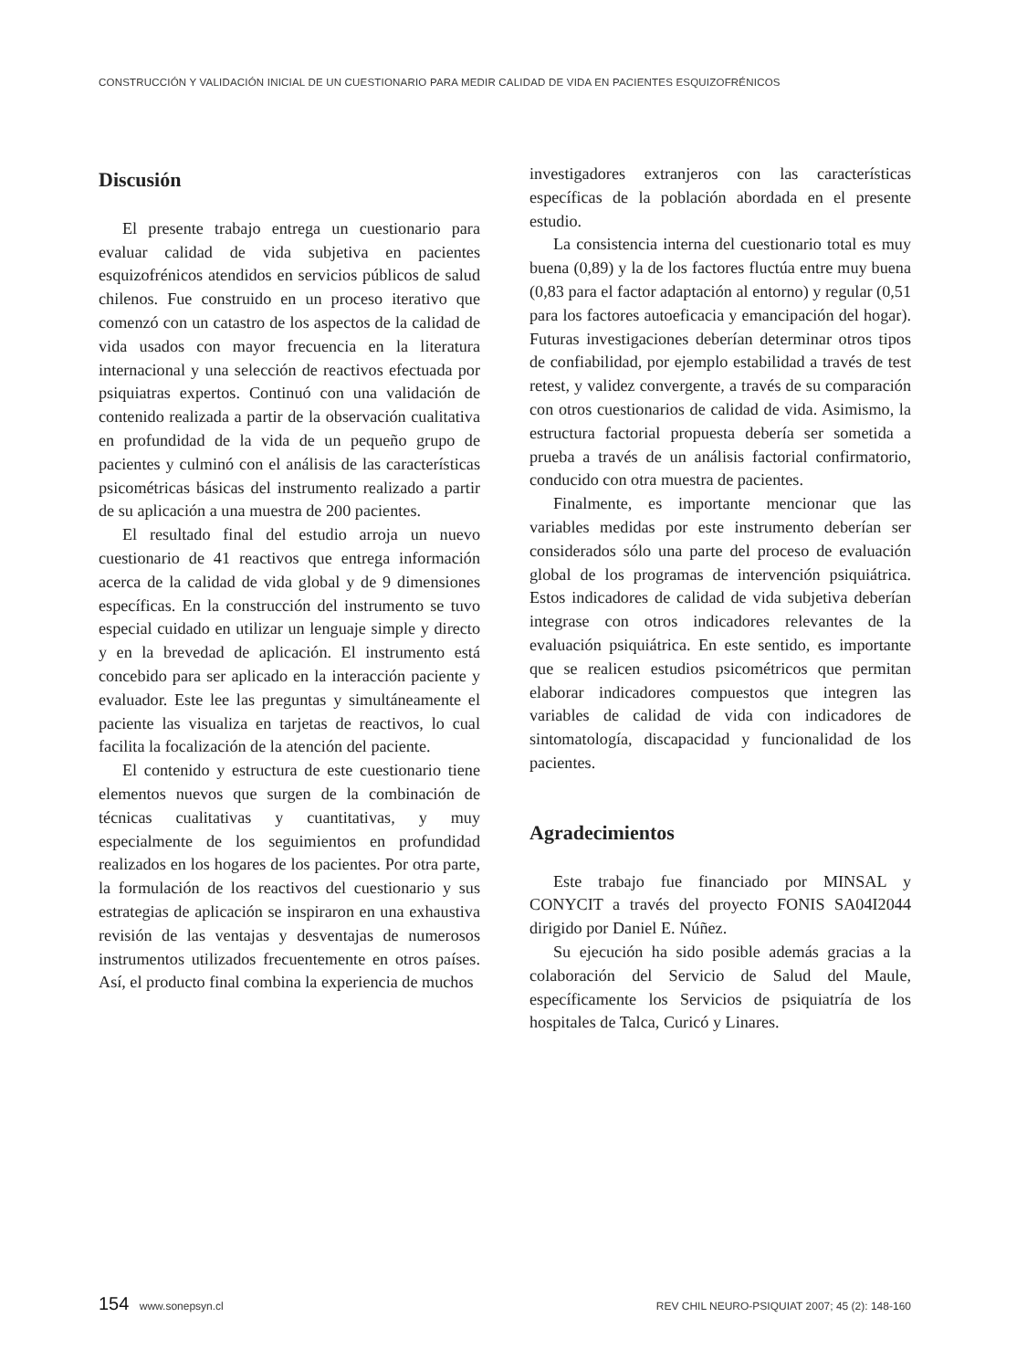CONSTRUCCIÓN Y VALIDACIÓN INICIAL DE UN CUESTIONARIO PARA MEDIR CALIDAD DE VIDA EN PACIENTES ESQUIZOFRÉNICOS
Discusión
El presente trabajo entrega un cuestionario para evaluar calidad de vida subjetiva en pacientes esquizofrénicos atendidos en servicios públicos de salud chilenos. Fue construido en un proceso iterativo que comenzó con un catastro de los aspectos de la calidad de vida usados con mayor frecuencia en la literatura internacional y una selección de reactivos efectuada por psiquiatras expertos. Continuó con una validación de contenido realizada a partir de la observación cualitativa en profundidad de la vida de un pequeño grupo de pacientes y culminó con el análisis de las características psicométricas básicas del instrumento realizado a partir de su aplicación a una muestra de 200 pacientes.
El resultado final del estudio arroja un nuevo cuestionario de 41 reactivos que entrega información acerca de la calidad de vida global y de 9 dimensiones específicas. En la construcción del instrumento se tuvo especial cuidado en utilizar un lenguaje simple y directo y en la brevedad de aplicación. El instrumento está concebido para ser aplicado en la interacción paciente y evaluador. Este lee las preguntas y simultáneamente el paciente las visualiza en tarjetas de reactivos, lo cual facilita la focalización de la atención del paciente.
El contenido y estructura de este cuestionario tiene elementos nuevos que surgen de la combinación de técnicas cualitativas y cuantitativas, y muy especialmente de los seguimientos en profundidad realizados en los hogares de los pacientes. Por otra parte, la formulación de los reactivos del cuestionario y sus estrategias de aplicación se inspiraron en una exhaustiva revisión de las ventajas y desventajas de numerosos instrumentos utilizados frecuentemente en otros países. Así, el producto final combina la experiencia de muchos
investigadores extranjeros con las características específicas de la población abordada en el presente estudio.
La consistencia interna del cuestionario total es muy buena (0,89) y la de los factores fluctúa entre muy buena (0,83 para el factor adaptación al entorno) y regular (0,51 para los factores autoeficacia y emancipación del hogar). Futuras investigaciones deberían determinar otros tipos de confiabilidad, por ejemplo estabilidad a través de test retest, y validez convergente, a través de su comparación con otros cuestionarios de calidad de vida. Asimismo, la estructura factorial propuesta debería ser sometida a prueba a través de un análisis factorial confirmatorio, conducido con otra muestra de pacientes.
Finalmente, es importante mencionar que las variables medidas por este instrumento deberían ser considerados sólo una parte del proceso de evaluación global de los programas de intervención psiquiátrica. Estos indicadores de calidad de vida subjetiva deberían integrase con otros indicadores relevantes de la evaluación psiquiátrica. En este sentido, es importante que se realicen estudios psicométricos que permitan elaborar indicadores compuestos que integren las variables de calidad de vida con indicadores de sintomatología, discapacidad y funcionalidad de los pacientes.
Agradecimientos
Este trabajo fue financiado por MINSAL y CONYCIT a través del proyecto FONIS SA04I2044 dirigido por Daniel E. Núñez.
Su ejecución ha sido posible además gracias a la colaboración del Servicio de Salud del Maule, específicamente los Servicios de psiquiatría de los hospitales de Talca, Curicó y Linares.
154 www.sonepsyn.cl REV CHIL NEURO-PSIQUIAT 2007; 45 (2): 148-160